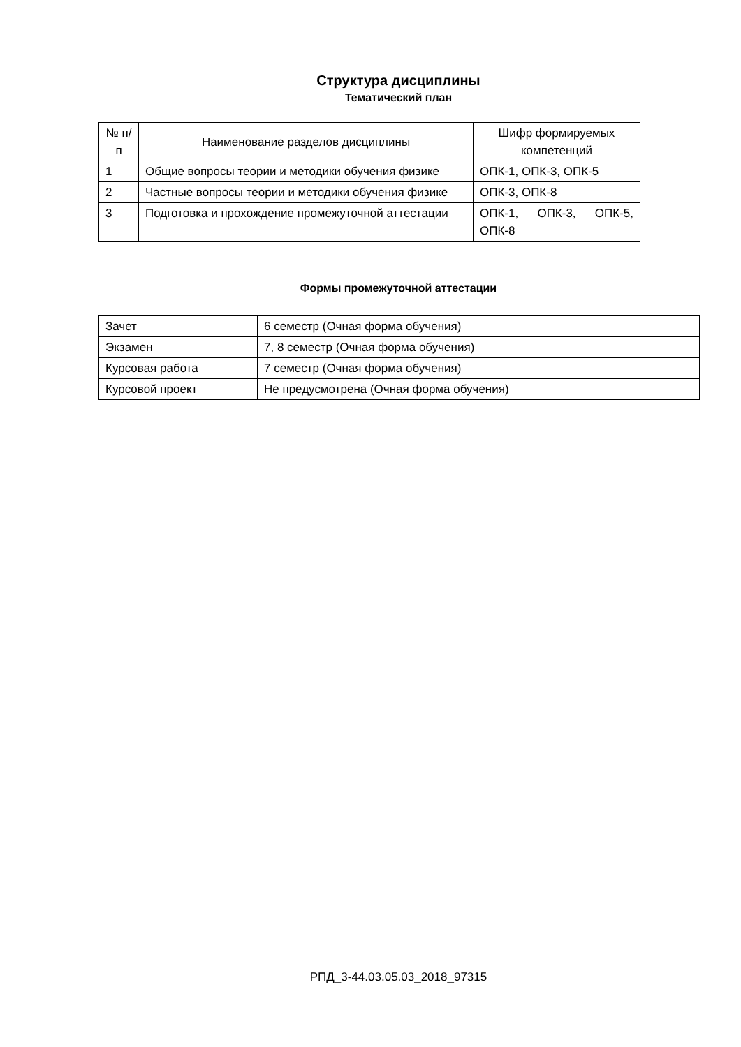Структура дисциплины
Тематический план
| № п/п | Наименование разделов дисциплины | Шифр формируемых компетенций |
| 1 | Общие вопросы теории и методики обучения физике | ОПК-1, ОПК-3, ОПК-5 |
| 2 | Частные вопросы теории и методики обучения физике | ОПК-3, ОПК-8 |
| 3 | Подготовка и прохождение промежуточной аттестации | ОПК-1, ОПК-3, ОПК-5, ОПК-8 |
Формы промежуточной аттестации
| Зачет | 6 семестр (Очная форма обучения) |
| Экзамен | 7, 8 семестр (Очная форма обучения) |
| Курсовая работа | 7 семестр (Очная форма обучения) |
| Курсовой проект | Не предусмотрена (Очная форма обучения) |
РПД_3-44.03.05.03_2018_97315